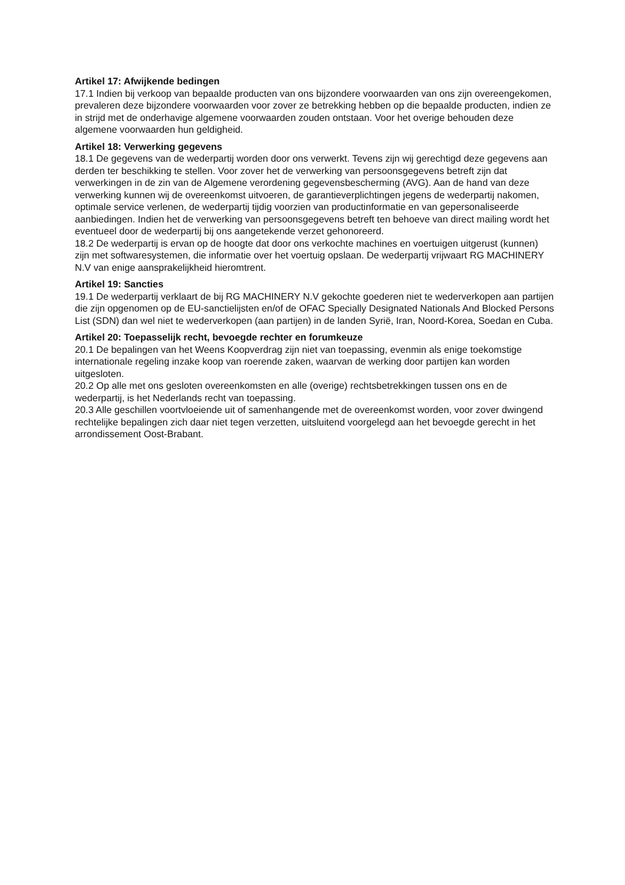Artikel 17: Afwijkende bedingen
17.1 Indien bij verkoop van bepaalde producten van ons bijzondere voorwaarden van ons zijn overeengekomen, prevaleren deze bijzondere voorwaarden voor zover ze betrekking hebben op die bepaalde producten, indien ze in strijd met de onderhavige algemene voorwaarden zouden ontstaan. Voor het overige behouden deze algemene voorwaarden hun geldigheid.
Artikel 18: Verwerking gegevens
18.1 De gegevens van de wederpartij worden door ons verwerkt. Tevens zijn wij gerechtigd deze gegevens aan derden ter beschikking te stellen. Voor zover het de verwerking van persoonsgegevens betreft zijn dat verwerkingen in de zin van de Algemene verordening gegevensbescherming (AVG). Aan de hand van deze verwerking kunnen wij de overeenkomst uitvoeren, de garantieverplichtingen jegens de wederpartij nakomen, optimale service verlenen, de wederpartij tijdig voorzien van productinformatie en van gepersonaliseerde aanbiedingen. Indien het de verwerking van persoonsgegevens betreft ten behoeve van direct mailing wordt het eventueel door de wederpartij bij ons aangetekende verzet gehonoreerd.
18.2 De wederpartij is ervan op de hoogte dat door ons verkochte machines en voertuigen uitgerust (kunnen) zijn met softwaresystemen, die informatie over het voertuig opslaan. De wederpartij vrijwaart RG MACHINERY N.V van enige aansprakelijkheid hieromtrent.
Artikel 19: Sancties
19.1 De wederpartij verklaart de bij RG MACHINERY N.V gekochte goederen niet te wederverkopen aan partijen die zijn opgenomen op de EU-sanctielijsten en/of de OFAC Specially Designated Nationals And Blocked Persons List (SDN) dan wel niet te wederverkopen (aan partijen) in de landen Syrië, Iran, Noord-Korea, Soedan en Cuba.
Artikel 20: Toepasselijk recht, bevoegde rechter en forumkeuze
20.1 De bepalingen van het Weens Koopverdrag zijn niet van toepassing, evenmin als enige toekomstige internationale regeling inzake koop van roerende zaken, waarvan de werking door partijen kan worden uitgesloten.
20.2 Op alle met ons gesloten overeenkomsten en alle (overige) rechtsbetrekkingen tussen ons en de wederpartij, is het Nederlands recht van toepassing.
20.3 Alle geschillen voortvloeiende uit of samenhangende met de overeenkomst worden, voor zover dwingend rechtelijke bepalingen zich daar niet tegen verzetten, uitsluitend voorgelegd aan het bevoegde gerecht in het arrondissement Oost-Brabant.